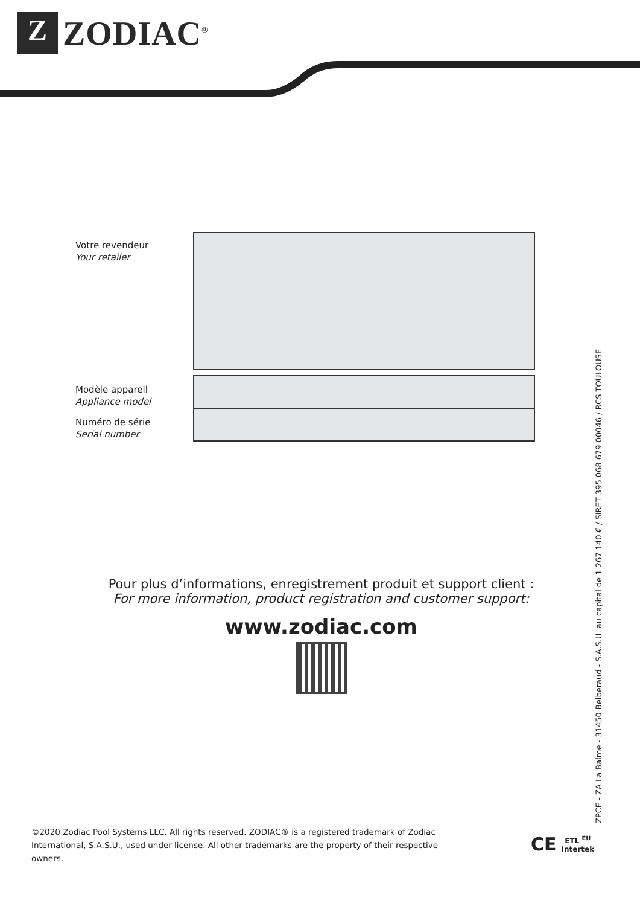Z
ZODIAC<sup>®</sup>
Votre revendeur
Your retailer
Modèle appareil
Appliance model
Numéro de série
Serial number
Pour plus d’informations, enregistrement produit et support client :
For more information, product registration and customer support:
www.zodiac.com
ZPCE - ZA La Balme - 31450 Belberaud - S.A.S.U. au capital de 1 267 140 € / SIRET 395 068 679 00046 / RCS TOULOUSE
©2020 Zodiac Pool Systems LLC. All rights reserved. ZODIAC® is a registered trademark of Zodiac International, S.A.S.U., used under license. All other trademarks are the property of their respective owners.
CE ETL <sup>EU</sup>
Intertek